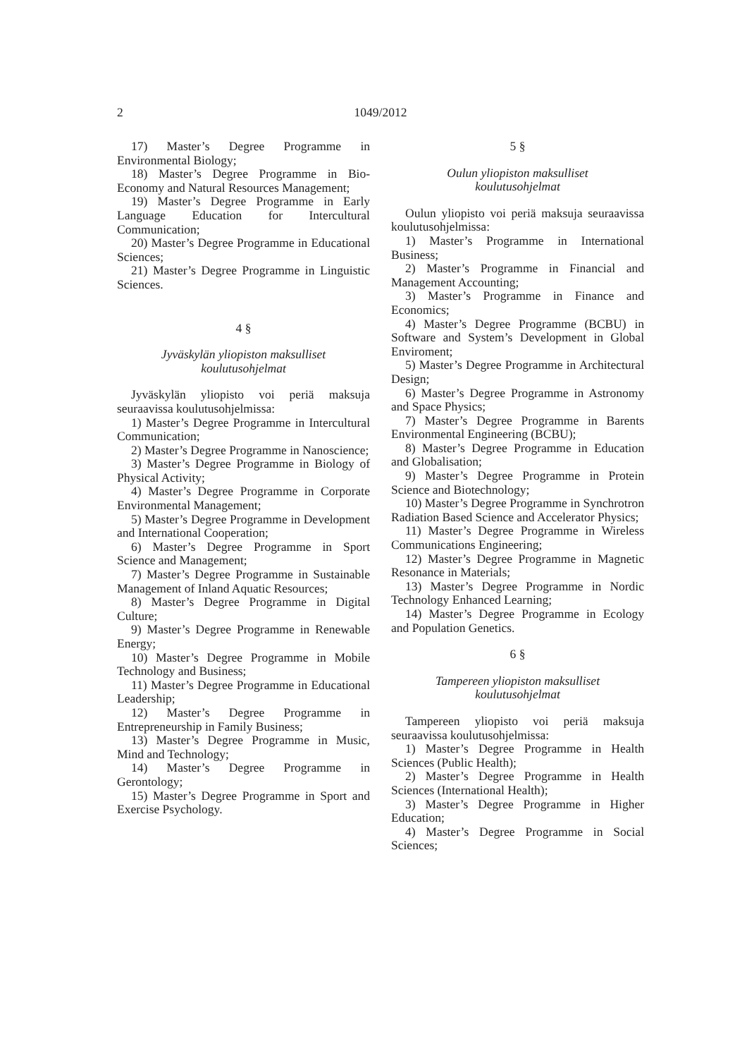2 1049/2012
17) Master’s Degree Programme in Environmental Biology;
18) Master’s Degree Programme in Bio-Economy and Natural Resources Management;
19) Master’s Degree Programme in Early Language Education for Intercultural Communication;
20) Master’s Degree Programme in Educational Sciences;
21) Master’s Degree Programme in Linguistic Sciences.
4 §
Jyväskylän yliopiston maksulliset
koulutusohjelmat
Jyväskylän yliopisto voi periä maksuja seuraavissa koulutusohjelmissa:
1) Master’s Degree Programme in Intercultural Communication;
2) Master’s Degree Programme in Nanoscience;
3) Master’s Degree Programme in Biology of Physical Activity;
4) Master’s Degree Programme in Corporate Environmental Management;
5) Master’s Degree Programme in Development and International Cooperation;
6) Master’s Degree Programme in Sport Science and Management;
7) Master’s Degree Programme in Sustainable Management of Inland Aquatic Resources;
8) Master’s Degree Programme in Digital Culture;
9) Master’s Degree Programme in Renewable Energy;
10) Master’s Degree Programme in Mobile Technology and Business;
11) Master’s Degree Programme in Educational Leadership;
12) Master’s Degree Programme in Entrepreneurship in Family Business;
13) Master’s Degree Programme in Music, Mind and Technology;
14) Master’s Degree Programme in Gerontology;
15) Master’s Degree Programme in Sport and Exercise Psychology.
5 §
Oulun yliopiston maksulliset
koulutusohjelmat
Oulun yliopisto voi periä maksuja seuraavissa koulutusohjelmissa:
1) Master’s Programme in International Business;
2) Master’s Programme in Financial and Management Accounting;
3) Master’s Programme in Finance and Economics;
4) Master’s Degree Programme (BCBU) in Software and System’s Development in Global Enviroment;
5) Master’s Degree Programme in Architectural Design;
6) Master’s Degree Programme in Astronomy and Space Physics;
7) Master’s Degree Programme in Barents Environmental Engineering (BCBU);
8) Master’s Degree Programme in Education and Globalisation;
9) Master’s Degree Programme in Protein Science and Biotechnology;
10) Master’s Degree Programme in Synchrotron Radiation Based Science and Accelerator Physics;
11) Master’s Degree Programme in Wireless Communications Engineering;
12) Master’s Degree Programme in Magnetic Resonance in Materials;
13) Master’s Degree Programme in Nordic Technology Enhanced Learning;
14) Master’s Degree Programme in Ecology and Population Genetics.
6 §
Tampereen yliopiston maksulliset
koulutusohjelmat
Tampereen yliopisto voi periä maksuja seuraavissa koulutusohjelmissa:
1) Master’s Degree Programme in Health Sciences (Public Health);
2) Master’s Degree Programme in Health Sciences (International Health);
3) Master’s Degree Programme in Higher Education;
4) Master’s Degree Programme in Social Sciences;